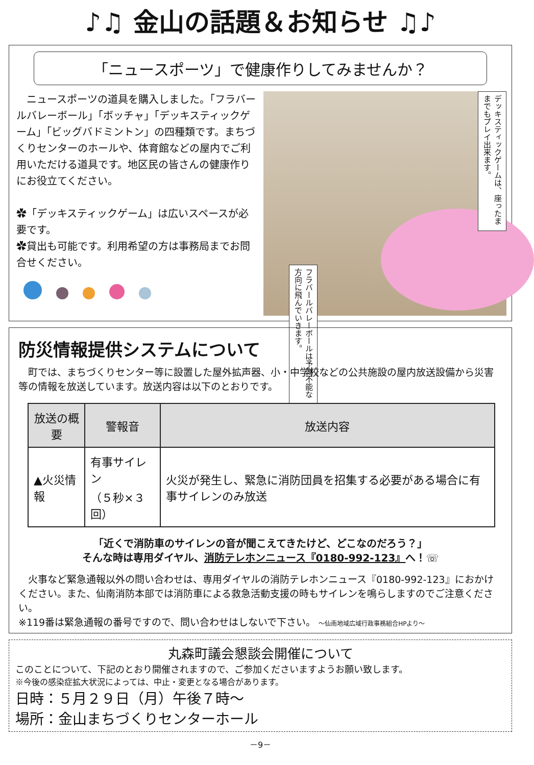♪♫ 金山の話題＆お知らせ ♫♪
「ニュースポーツ」で健康作りしてみませんか？
　ニュースポーツの道具を購入しました。「フラバールバレーボール」「ボッチャ」「デッキスティックゲーム」「ビッグバドミントン」の四種類です。まちづくりセンターのホールや、体育館などの屋内でご利用いただける道具です。地区民の皆さんの健康作りにお役立てください。
✿「デッキスティックゲーム」は広いスペースが必要です。
✿貸出も可能です。利用希望の方は事務局までお問合せください。
デッキスティックゲームは、座ったままでもプレイ出来ます。
フラバールバレーボールは予測不能な方向に飛んでいきます。
防災情報提供システムについて
　町では、まちづくりセンター等に設置した屋外拡声器、小・中学校などの公共施設の屋内放送設備から災害等の情報を放送しています。放送内容は以下のとおりです。
| 放送の概要 | 警報音 | 放送内容 |
| --- | --- | --- |
| ▲火災情報 | 有事サイレン （５秒×３回） | 火災が発生し、緊急に消防団員を招集する必要がある場合に有事サイレンのみ放送 |
「近くで消防車のサイレンの音が聞こえてきたけど、どこなのだろう？」
そんな時は専用ダイヤル、消防テレホンニュース『0180-992-123』へ！☏
　火事など緊急通報以外の問い合わせは、専用ダイヤルの消防テレホンニュース『0180-992-123』におかけください。また、仙南消防本部では消防車による救急活動支援の時もサイレンを鳴らしますのでご注意ください。
※119番は緊急通報の番号ですので、問い合わせはしないで下さい。 ～仙南地域広域行政事務組合HPより～
丸森町議会懇談会開催について
このことについて、下記のとおり開催されますので、ご参加くださいますようお願い致します。
※今後の感染症拡大状況によっては、中止・変更となる場合があります。
日時：５月２９日（月）午後７時～
場所：金山まちづくりセンターホール
－9－